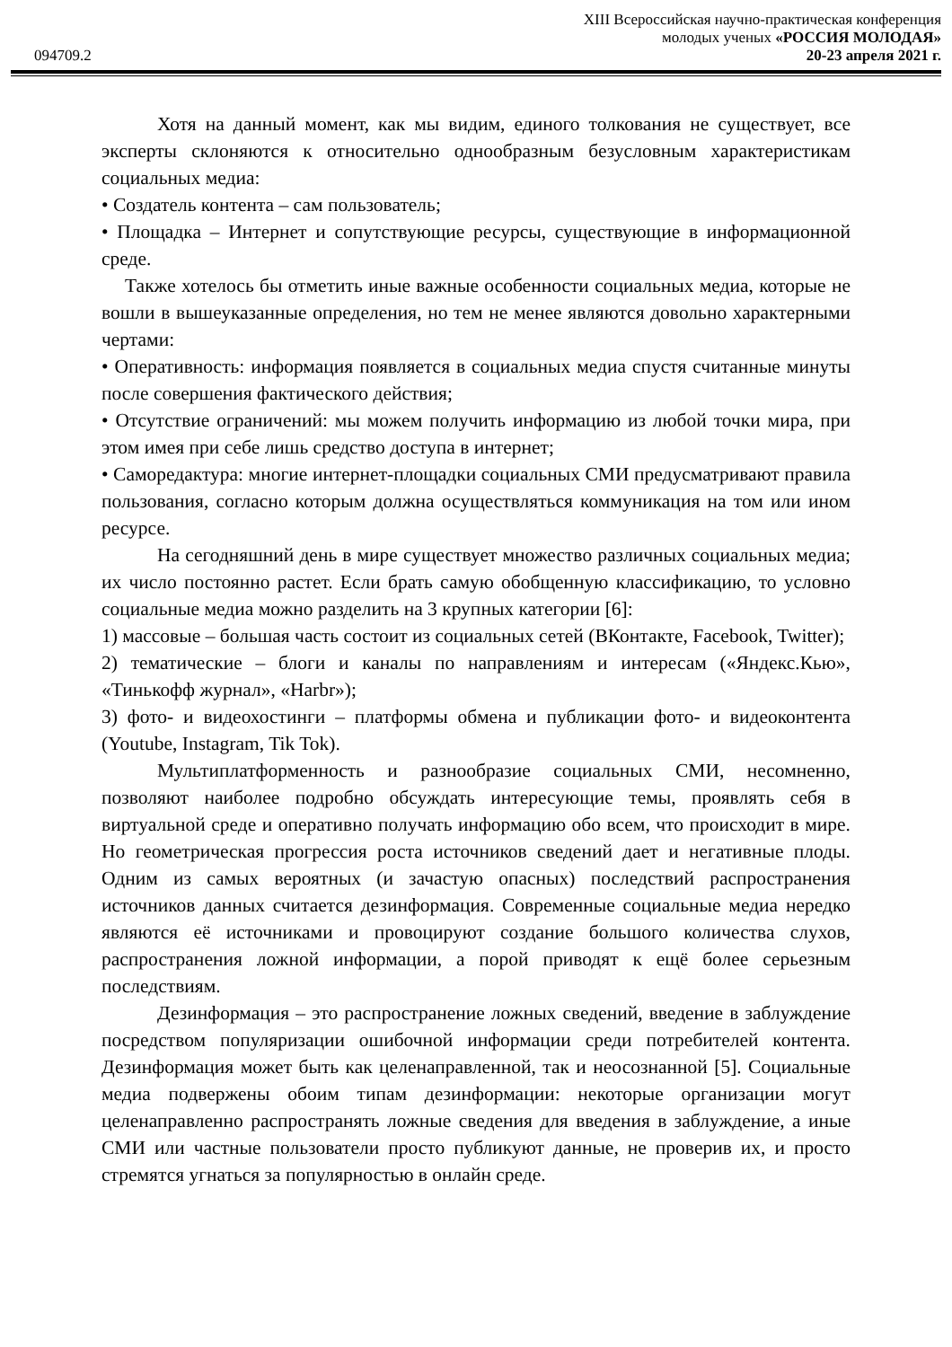XIII Всероссийская научно-практическая конференция
молодых ученых «РОССИЯ МОЛОДАЯ»
094709.2 20-23 апреля 2021 г.
Хотя на данный момент, как мы видим, единого толкования не существует, все эксперты склоняются к относительно однообразным безусловным характеристикам социальных медиа:
• Создатель контента – сам пользователь;
• Площадка – Интернет и сопутствующие ресурсы, существующие в информационной среде.
Также хотелось бы отметить иные важные особенности социальных медиа, которые не вошли в вышеуказанные определения, но тем не менее являются довольно характерными чертами:
• Оперативность: информация появляется в социальных медиа спустя считанные минуты после совершения фактического действия;
• Отсутствие ограничений: мы можем получить информацию из любой точки мира, при этом имея при себе лишь средство доступа в интернет;
• Саморедактура: многие интернет-площадки социальных СМИ предусматривают правила пользования, согласно которым должна осуществляться коммуникация на том или ином ресурсе.
На сегодняшний день в мире существует множество различных социальных медиа; их число постоянно растет. Если брать самую обобщенную классификацию, то условно социальные медиа можно разделить на 3 крупных категории [6]:
1) массовые – большая часть состоит из социальных сетей (ВКонтакте, Facebook, Twitter);
2) тематические – блоги и каналы по направлениям и интересам («Яндекс.Кью», «Тинькофф журнал», «Harbr»);
3) фото- и видеохостинги – платформы обмена и публикации фото- и видеоконтента (Youtube, Instagram, Tik Tok).
Мультиплатформенность и разнообразие социальных СМИ, несомненно, позволяют наиболее подробно обсуждать интересующие темы, проявлять себя в виртуальной среде и оперативно получать информацию обо всем, что происходит в мире. Но геометрическая прогрессия роста источников сведений дает и негативные плоды. Одним из самых вероятных (и зачастую опасных) последствий распространения источников данных считается дезинформация. Современные социальные медиа нередко являются её источниками и провоцируют создание большого количества слухов, распространения ложной информации, а порой приводят к ещё более серьезным последствиям.
Дезинформация – это распространение ложных сведений, введение в заблуждение посредством популяризации ошибочной информации среди потребителей контента. Дезинформация может быть как целенаправленной, так и неосознанной [5]. Социальные медиа подвержены обоим типам дезинформации: некоторые организации могут целенаправленно распространять ложные сведения для введения в заблуждение, а иные СМИ или частные пользователи просто публикуют данные, не проверив их, и просто стремятся угнаться за популярностью в онлайн среде.